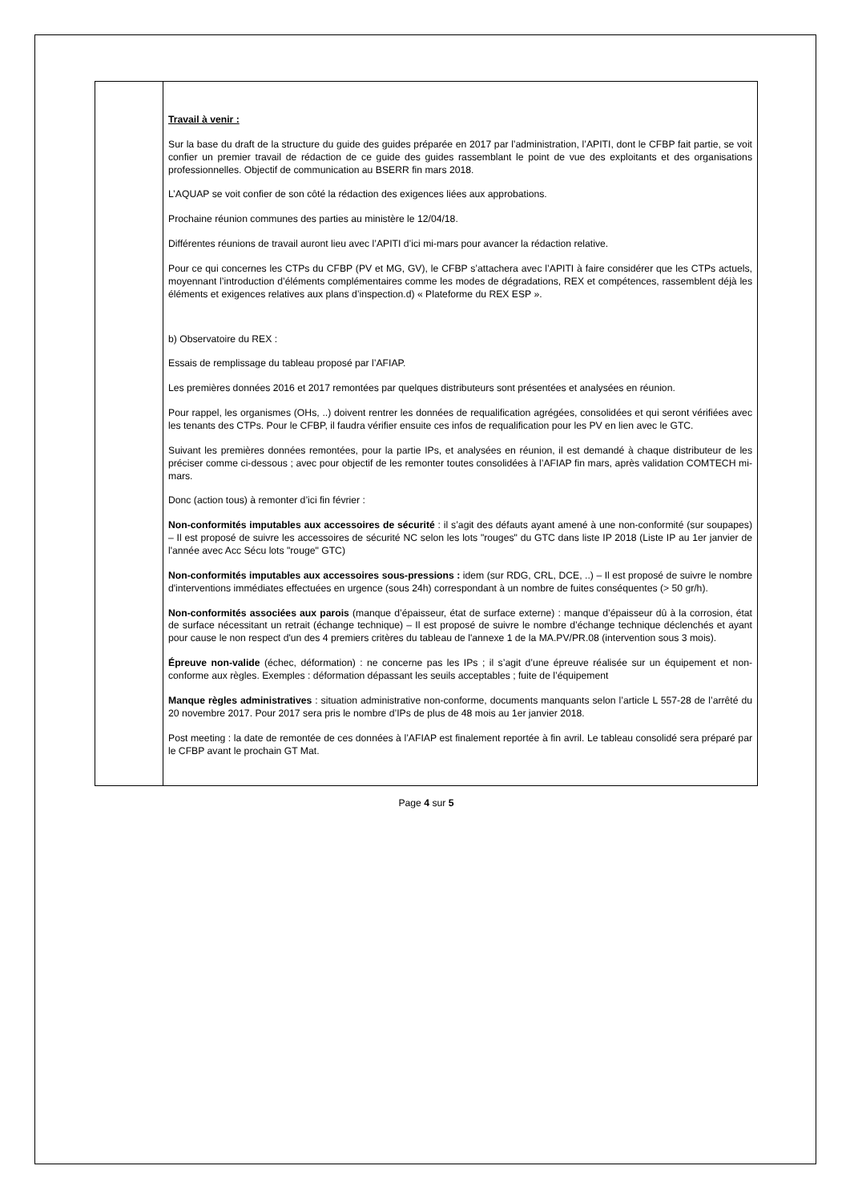| | Travail à venir : Sur la base du draft de la structure du guide des guides préparée en 2017 par l’administration, l’APITI, dont le CFBP fait partie, se voit confier un premier travail de rédaction de ce guide des guides rassemblant le point de vue des exploitants et des organisations professionnelles. Objectif de communication au BSERR fin mars 2018. L’AQUAP se voit confier de son côté la rédaction des exigences liées aux approbations. Prochaine réunion communes des parties au ministère le 12/04/18. Différentes réunions de travail auront lieu avec l’APITI d’ici mi-mars pour avancer la rédaction relative. Pour ce qui concernes les CTPs du CFBP (PV et MG, GV), le CFBP s’attachera avec l’APITI à faire considérer que les CTPs actuels, moyennant l’introduction d’éléments complémentaires comme les modes de dégradations, REX et compétences, rassemblent déjà les éléments et exigences relatives aux plans d’inspection.d) « Plateforme du REX ESP ». b) Observatoire du REX : Essais de remplissage du tableau proposé par l’AFIAP. Les premières données 2016 et 2017 remontées par quelques distributeurs sont présentées et analysées en réunion. Pour rappel, les organismes (OHs, ..) doivent rentrer les données de requalification agrégées, consolidées et qui seront vérifiées avec les tenants des CTPs. Pour le CFBP, il faudra vérifier ensuite ces infos de requalification pour les PV en lien avec le GTC. Suivant les premières données remontées, pour la partie IPs, et analysées en réunion, il est demandé à chaque distributeur de les préciser comme ci-dessous ; avec pour objectif de les remonter toutes consolidées à l’AFIAP fin mars, après validation COMTECH mi-mars. Donc (action tous) à remonter d’ici fin février : Non-conformités imputables aux accessoires de sécurité : il s’agit des défauts ayant amené à une non-conformité (sur soupapes) – Il est proposé de suivre les accessoires de sécurité NC selon les lots "rouges" du GTC dans liste IP 2018 (Liste IP au 1er janvier de l'année avec Acc Sécu lots "rouge" GTC) Non-conformités imputables aux accessoires sous-pressions : idem (sur RDG, CRL, DCE, ..) – Il est proposé de suivre le nombre d'interventions immédiates effectuées en urgence (sous 24h) correspondant à un nombre de fuites conséquentes (> 50 gr/h). Non-conformités associées aux parois (manque d’épaisseur, état de surface externe) : manque d’épaisseur dû à la corrosion, état de surface nécessitant un retrait (échange technique) – Il est proposé de suivre le nombre d’échange technique déclenchés et ayant pour cause le non respect d'un des 4 premiers critères du tableau de l'annexe 1 de la MA.PV/PR.08 (intervention sous 3 mois). Épreuve non-valide (échec, déformation) : ne concerne pas les IPs ; il s’agit d’une épreuve réalisée sur un équipement et non-conforme aux règles. Exemples : déformation dépassant les seuils acceptables ; fuite de l’équipement Manque règles administratives : situation administrative non-conforme, documents manquants selon l’article L 557-28 de l’arrêté du 20 novembre 2017. Pour 2017 sera pris le nombre d’IPs de plus de 48 mois au 1er janvier 2018. Post meeting : la date de remontée de ces données à l’AFIAP est finalement reportée à fin avril. Le tableau consolidé sera préparé par le CFBP avant le prochain GT Mat. |
Page 4 sur 5